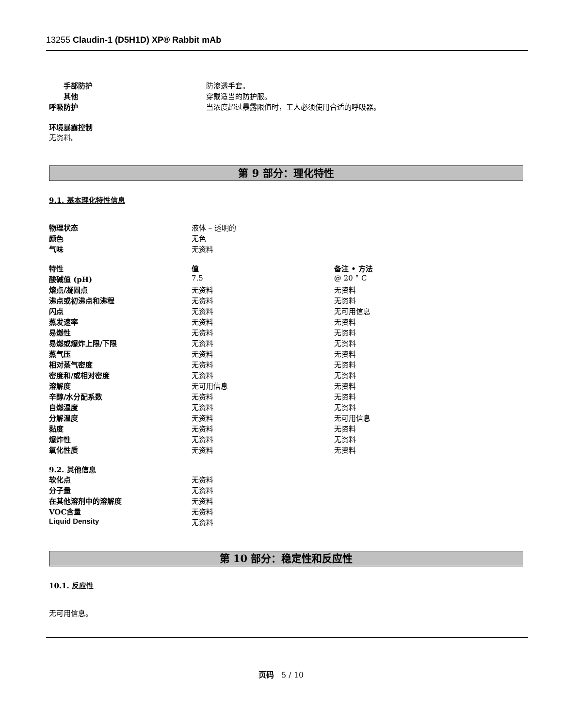13255 Claudin-1 (D5H1D) XP® Rabbit mAb
| 手部防护 | 防渗透手套。 |
| 其他 | 穿戴适当的防护服。 |
| 呼吸防护 | 当浓度超过暴露限值时，工人必须使用合适的呼吸器。 |
环境暴露控制
无资料。
第 9 部分：理化特性
9.1. 基本理化特性信息
| 物理状态 | 液体 – 透明的 |
| 颜色 | 无色 |
| 气味 | 无资料 |
| 特性 | 值 | 备注 • 方法 |
| 酸碱值 (pH) | 7.5 | @ 20 ° C |
| 熔点/凝固点 | 无资料 | 无资料 |
| 沸点或初沸点和沸程 | 无资料 | 无资料 |
| 闪点 | 无资料 | 无可用信息 |
| 蒸发速率 | 无资料 | 无资料 |
| 易燃性 | 无资料 | 无资料 |
| 易燃或爆炸上限/下限 | 无资料 | 无资料 |
| 蒸气压 | 无资料 | 无资料 |
| 相对蒸气密度 | 无资料 | 无资料 |
| 密度和/或相对密度 | 无资料 | 无资料 |
| 溶解度 | 无可用信息 | 无资料 |
| 辛醇/水分配系数 | 无资料 | 无资料 |
| 自燃温度 | 无资料 | 无资料 |
| 分解温度 | 无资料 | 无可用信息 |
| 黏度 | 无资料 | 无资料 |
| 爆炸性 | 无资料 | 无资料 |
| 氧化性质 | 无资料 | 无资料 |
9.2. 其他信息
| 软化点 | 无资料 |
| 分子量 | 无资料 |
| 在其他溶剂中的溶解度 | 无资料 |
| VOC含量 | 无资料 |
| Liquid Density | 无资料 |
第 10 部分：稳定性和反应性
10.1. 反应性
无可用信息。
页码 5 / 10